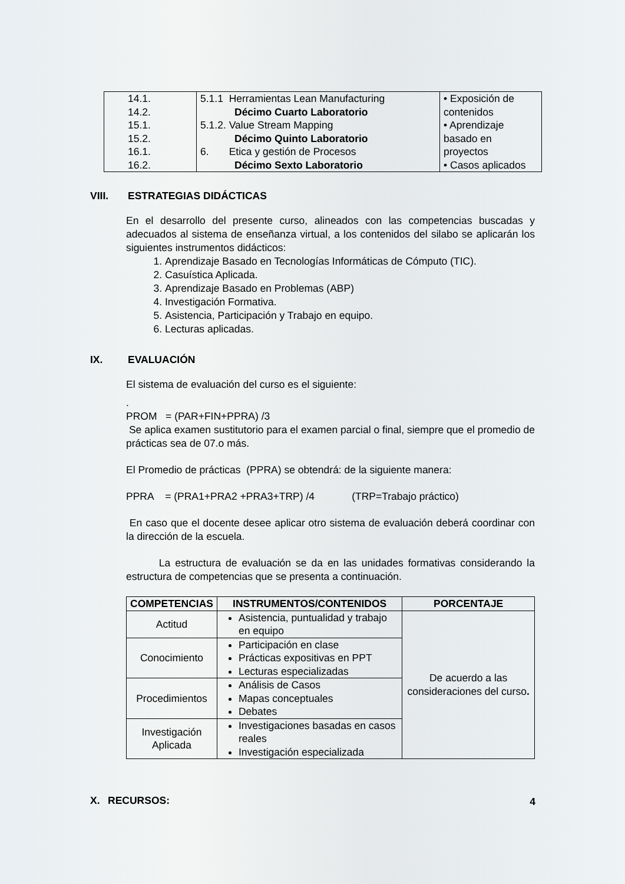| 14.1. 14.2. 15.1. 15.2. 16.1. 16.2. | 5.1.1 Herramientas Lean Manufacturing Décimo Cuarto Laboratorio 5.1.2. Value Stream Mapping Décimo Quinto Laboratorio 6. Etica y gestión de Procesos Décimo Sexto Laboratorio | • Exposición de contenidos • Aprendizaje basado en proyectos • Casos aplicados |
VIII. ESTRATEGIAS DIDÁCTICAS
En el desarrollo del presente curso, alineados con las competencias buscadas y adecuados al sistema de enseñanza virtual, a los contenidos del silabo se aplicarán los siguientes instrumentos didácticos:
1. Aprendizaje Basado en Tecnologías Informáticas de Cómputo (TIC).
2. Casuística Aplicada.
3. Aprendizaje Basado en Problemas (ABP)
4. Investigación Formativa.
5. Asistencia, Participación y Trabajo en equipo.
6. Lecturas aplicadas.
IX. EVALUACIÓN
El sistema de evaluación del curso es el siguiente:
.
PROM = (PAR+FIN+PPRA) /3
Se aplica examen sustitutorio para el examen parcial o final, siempre que el promedio de prácticas sea de 07.o más.
El Promedio de prácticas (PPRA) se obtendrá: de la siguiente manera:
PPRA = (PRA1+PRA2 +PRA3+TRP) /4 (TRP=Trabajo práctico)
En caso que el docente desee aplicar otro sistema de evaluación deberá coordinar con la dirección de la escuela.
La estructura de evaluación se da en las unidades formativas considerando la estructura de competencias que se presenta a continuación.
| COMPETENCIAS | INSTRUMENTOS/CONTENIDOS | PORCENTAJE |
| --- | --- | --- |
| Actitud | Asistencia, puntualidad y trabajo en equipo | De acuerdo a las consideraciones del curso . |
| Conocimiento | Participación en clase Prácticas expositivas en PPT Lecturas especializadas | |
| Procedimientos | Análisis de Casos Mapas conceptuales Debates | |
| Investigación Aplicada | Investigaciones basadas en casos reales Investigación especializada | |
X. RECURSOS:
4